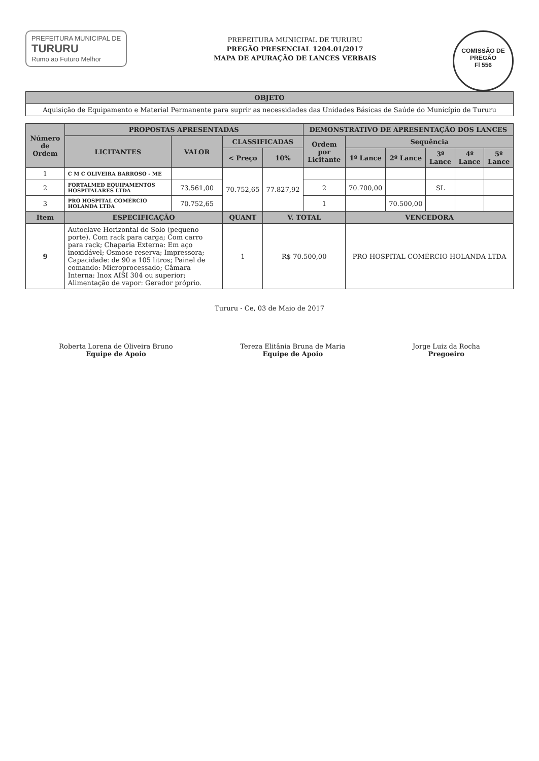COMISSÃO DE PREGÃO
Fl 556
PREFEITURA MUNICIPAL DE
TURURU
Rumo ao Futuro Melhor
PREFEITURA MUNICIPAL DE TURURU
PREGÃO PRESENCIAL 1204.01/2017
MAPA DE APURAÇÃO DE LANCES VERBAIS
| OBJETO |
| --- |
| Aquisição de Equipamento e Material Permanente para suprir as necessidades das Unidades Básicas de Saúde do Município de Tururu |
| Número de Ordem | PROPOSTAS APRESENTADAS | | | | DEMONSTRATIVO DE APRESENTAÇÃO DOS LANCES | | | | | |
| --- | --- | --- | --- | --- | --- | --- | --- | --- | --- | --- |
| | LICITANTES | VALOR | CLASSIFICADAS | | Ordem por Licitante | Sequência | | | | |
| | | | < Preço | 10% | | 1º Lance | 2º Lance | 3º Lance | 4º Lance | 5º Lance |
| 1 | C M C OLIVEIRA BARROSO - ME | | 70.752,65 | 77.827,92 | | | | | | |
| 2 | FORTALMED EQUIPAMENTOS HOSPITALARES LTDA | 73.561,00 | | | 2 | 70.700,00 | | SL | | |
| 3 | PRO HOSPITAL COMÉRCIO HOLANDA LTDA | 70.752,65 | | | 1 | | 70.500,00 | | | |
| Item | ESPECIFICAÇÃO | | QUANT | V. TOTAL | | VENCEDORA | | | | |
| 9 | Autoclave Horizontal de Solo (pequeno porte). Com rack para carga; Com carro para rack; Chaparia Externa: Em aço inoxidável; Osmose reserva; Impressora; Capacidade: de 90 a 105 litros; Painel de comando: Microprocessado; Câmara Interna: Inox AISI 304 ou superior; Alimentação de vapor: Gerador próprio. | | 1 | R$ 70.500,00 | | PRO HOSPITAL COMÉRCIO HOLANDA LTDA | | | | |
Tururu - Ce, 03 de Maio de 2017
Roberta Lorena de Oliveira Bruno
Equipe de Apoio
Tereza Elitânia Bruna de Maria
Equipe de Apoio
Jorge Luiz da Rocha
Pregoeiro